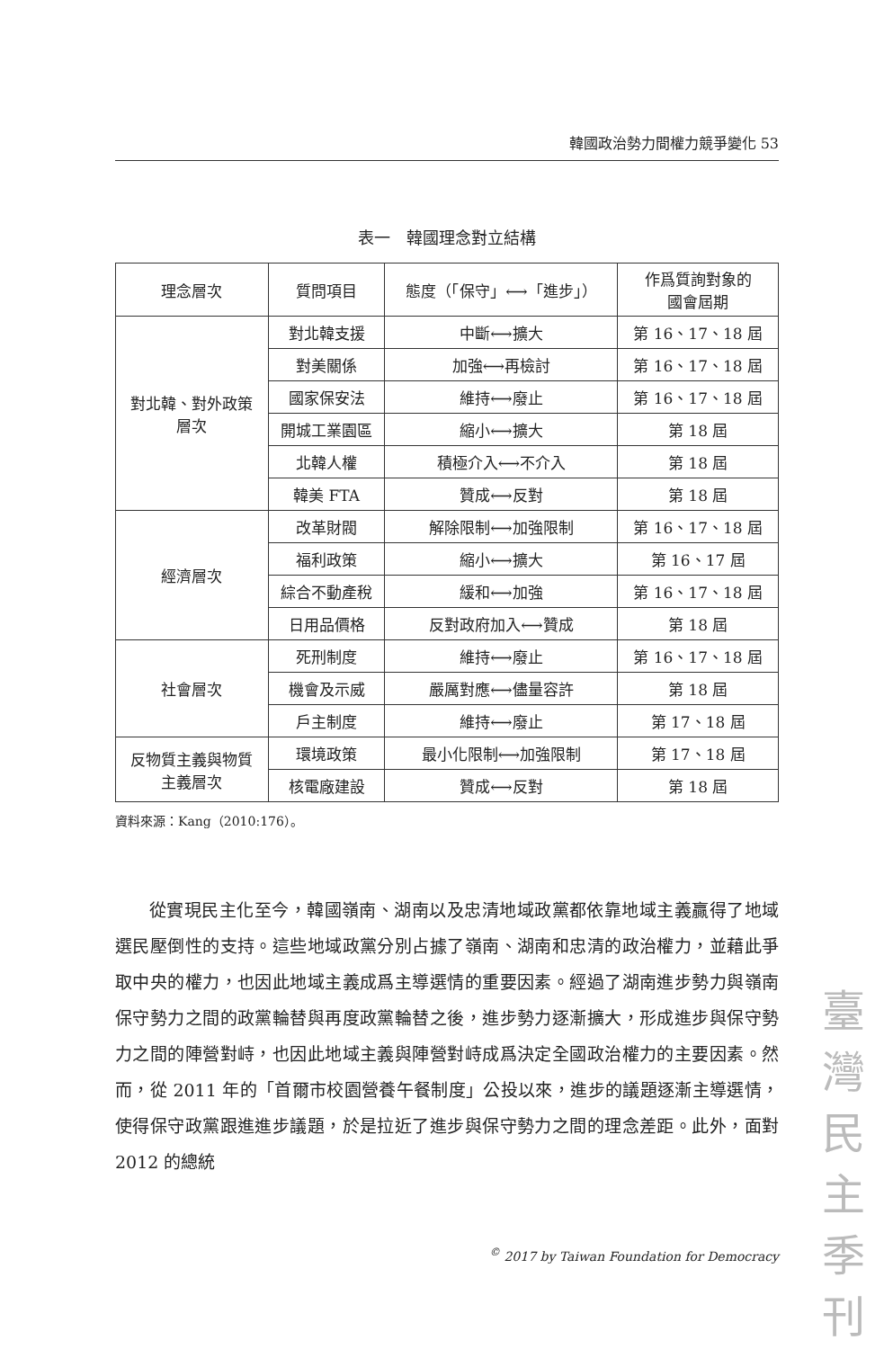韓國政治勢力間權力競爭變化 53
表一　韓國理念對立結構
| 理念層次 | 質問項目 | 態度（「保守」⟷「進步」） | 作爲質詢對象的 國會屆期 |
| --- | --- | --- | --- |
| 對北韓、對外政策 層次 | 對北韓支援 | 中斷⟷擴大 | 第 16、17、18 屆 |
| | 對美關係 | 加強⟷再檢討 | 第 16、17、18 屆 |
| | 國家保安法 | 維持⟷廢止 | 第 16、17、18 屆 |
| | 開城工業園區 | 縮小⟷擴大 | 第 18 屆 |
| | 北韓人權 | 積極介入⟷不介入 | 第 18 屆 |
| | 韓美 FTA | 贊成⟷反對 | 第 18 屆 |
| 經濟層次 | 改革財閥 | 解除限制⟷加強限制 | 第 16、17、18 屆 |
| | 福利政策 | 縮小⟷擴大 | 第 16、17 屆 |
| | 綜合不動產稅 | 緩和⟷加強 | 第 16、17、18 屆 |
| | 日用品價格 | 反對政府加入⟷贊成 | 第 18 屆 |
| 社會層次 | 死刑制度 | 維持⟷廢止 | 第 16、17、18 屆 |
| | 機會及示威 | 嚴厲對應⟷儘量容許 | 第 18 屆 |
| | 戶主制度 | 維持⟷廢止 | 第 17、18 屆 |
| 反物質主義與物質 主義層次 | 環境政策 | 最小化限制⟷加強限制 | 第 17、18 屆 |
| | 核電廠建設 | 贊成⟷反對 | 第 18 屆 |
資料來源：Kang（2010:176）。
從實現民主化至今，韓國嶺南、湖南以及忠清地域政黨都依靠地域主義贏得了地域選民壓倒性的支持。這些地域政黨分別占據了嶺南、湖南和忠清的政治權力，並藉此爭取中央的權力，也因此地域主義成爲主導選情的重要因素。經過了湖南進步勢力與嶺南保守勢力之間的政黨輪替與再度政黨輪替之後，進步勢力逐漸擴大，形成進步與保守勢力之間的陣營對峙，也因此地域主義與陣營對峙成爲決定全國政治權力的主要因素。然而，從 2011 年的「首爾市校園營養午餐制度」公投以來，進步的議題逐漸主導選情，使得保守政黨跟進進步議題，於是拉近了進步與保守勢力之間的理念差距。此外，面對 2012 的總統
<sup>©</sup> 2017 by Taiwan Foundation for Democracy
臺
灣
民
主
季
刊